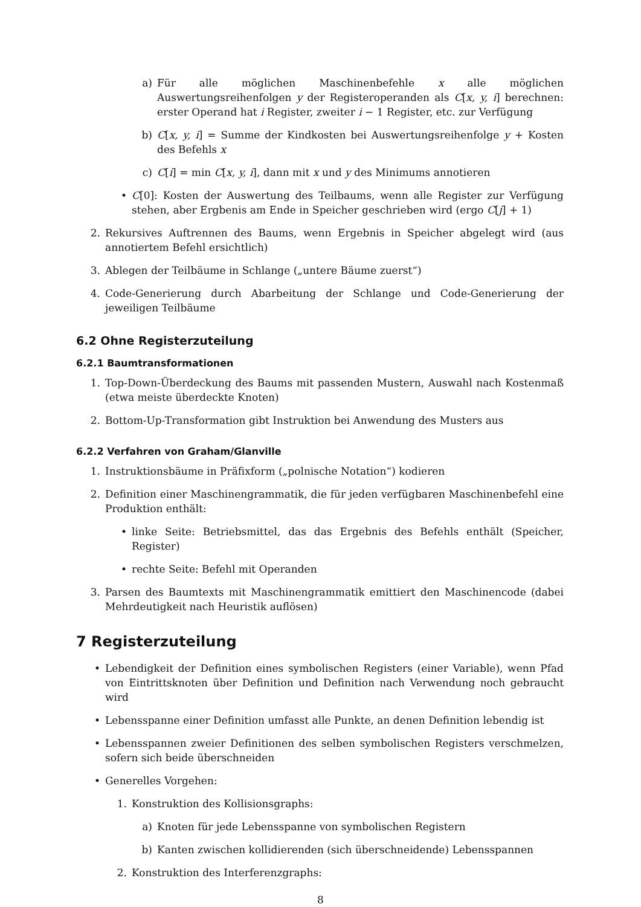a) Für alle möglichen Maschinenbefehle x alle möglichen Auswertungsreihenfolgen y der Registeroperanden als C[x, y, i] berechnen: erster Operand hat i Register, zweiter i − 1 Register, etc. zur Verfügung
b) C[x, y, i] = Summe der Kindkosten bei Auswertungsreihenfolge y + Kosten des Befehls x
c) C[i] = min C[x, y, i], dann mit x und y des Minimums annotieren
• C[0]: Kosten der Auswertung des Teilbaums, wenn alle Register zur Verfügung stehen, aber Ergbenis am Ende in Speicher geschrieben wird (ergo C[j] + 1)
2. Rekursives Auftrennen des Baums, wenn Ergebnis in Speicher abgelegt wird (aus annotiertem Befehl ersichtlich)
3. Ablegen der Teilbäume in Schlange („untere Bäume zuerst“)
4. Code-Generierung durch Abarbeitung der Schlange und Code-Generierung der jeweiligen Teilbäume
6.2 Ohne Registerzuteilung
6.2.1 Baumtransformationen
1. Top-Down-Überdeckung des Baums mit passenden Mustern, Auswahl nach Kostenmaß (etwa meiste überdeckte Knoten)
2. Bottom-Up-Transformation gibt Instruktion bei Anwendung des Musters aus
6.2.2 Verfahren von Graham/Glanville
1. Instruktionsbäume in Präfixform („polnische Notation“) kodieren
2. Definition einer Maschinengrammatik, die für jeden verfügbaren Maschinenbefehl eine Produktion enthält:
• linke Seite: Betriebsmittel, das das Ergebnis des Befehls enthält (Speicher, Register)
• rechte Seite: Befehl mit Operanden
3. Parsen des Baumtexts mit Maschinengrammatik emittiert den Maschinencode (dabei Mehrdeutigkeit nach Heuristik auflösen)
7 Registerzuteilung
• Lebendigkeit der Definition eines symbolischen Registers (einer Variable), wenn Pfad von Eintrittsknoten über Definition und Definition nach Verwendung noch gebraucht wird
• Lebensspanne einer Definition umfasst alle Punkte, an denen Definition lebendig ist
• Lebensspannen zweier Definitionen des selben symbolischen Registers verschmelzen, sofern sich beide überschneiden
• Generelles Vorgehen:
1. Konstruktion des Kollisionsgraphs:
a) Knoten für jede Lebensspanne von symbolischen Registern
b) Kanten zwischen kollidierenden (sich überschneidende) Lebensspannen
2. Konstruktion des Interferenzgraphs:
8